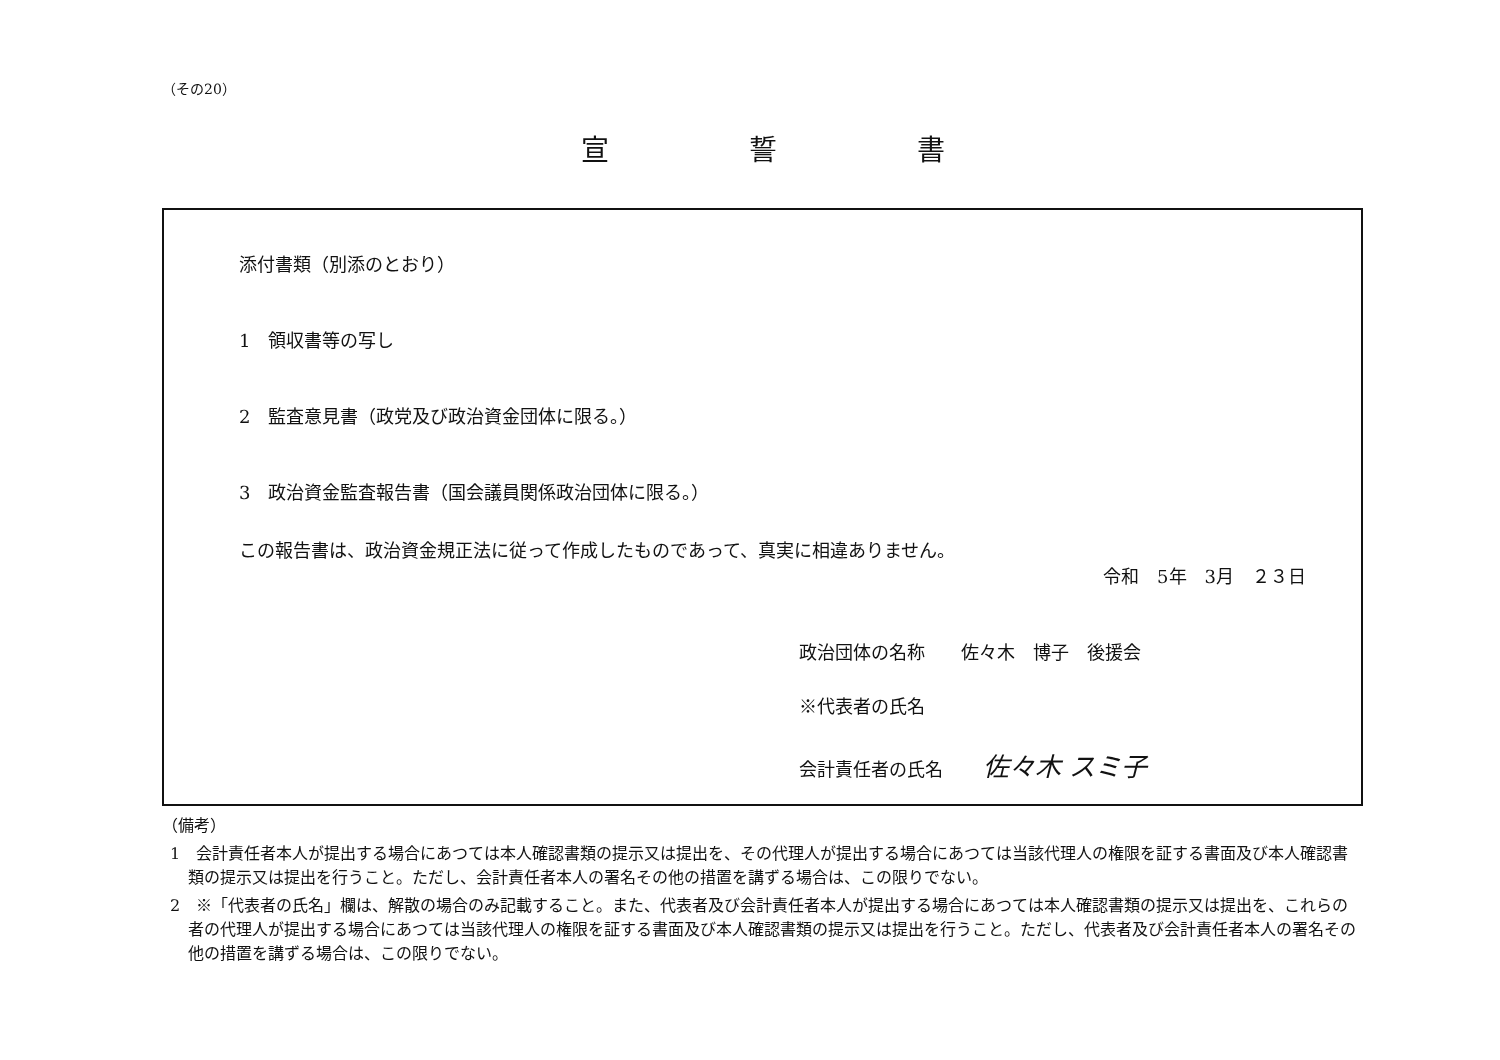（その20）
宣誓書
添付書類（別添のとおり）
1　領収書等の写し
2　監査意見書（政党及び政治資金団体に限る。）
3　政治資金監査報告書（国会議員関係政治団体に限る。）
この報告書は、政治資金規正法に従って作成したものであって、真実に相違ありません。
令和　5年　3月　２３日
政治団体の名称　　佐々木　博子　後援会
※代表者の氏名
会計責任者の氏名 佐々木 スミ子
（備考）
1　会計責任者本人が提出する場合にあつては本人確認書類の提示又は提出を、その代理人が提出する場合にあつては当該代理人の権限を証する書面及び本人確認書類の提示又は提出を行うこと。ただし、会計責任者本人の署名その他の措置を講ずる場合は、この限りでない。
2　※「代表者の氏名」欄は、解散の場合のみ記載すること。また、代表者及び会計責任者本人が提出する場合にあつては本人確認書類の提示又は提出を、これらの者の代理人が提出する場合にあつては当該代理人の権限を証する書面及び本人確認書類の提示又は提出を行うこと。ただし、代表者及び会計責任者本人の署名その他の措置を講ずる場合は、この限りでない。